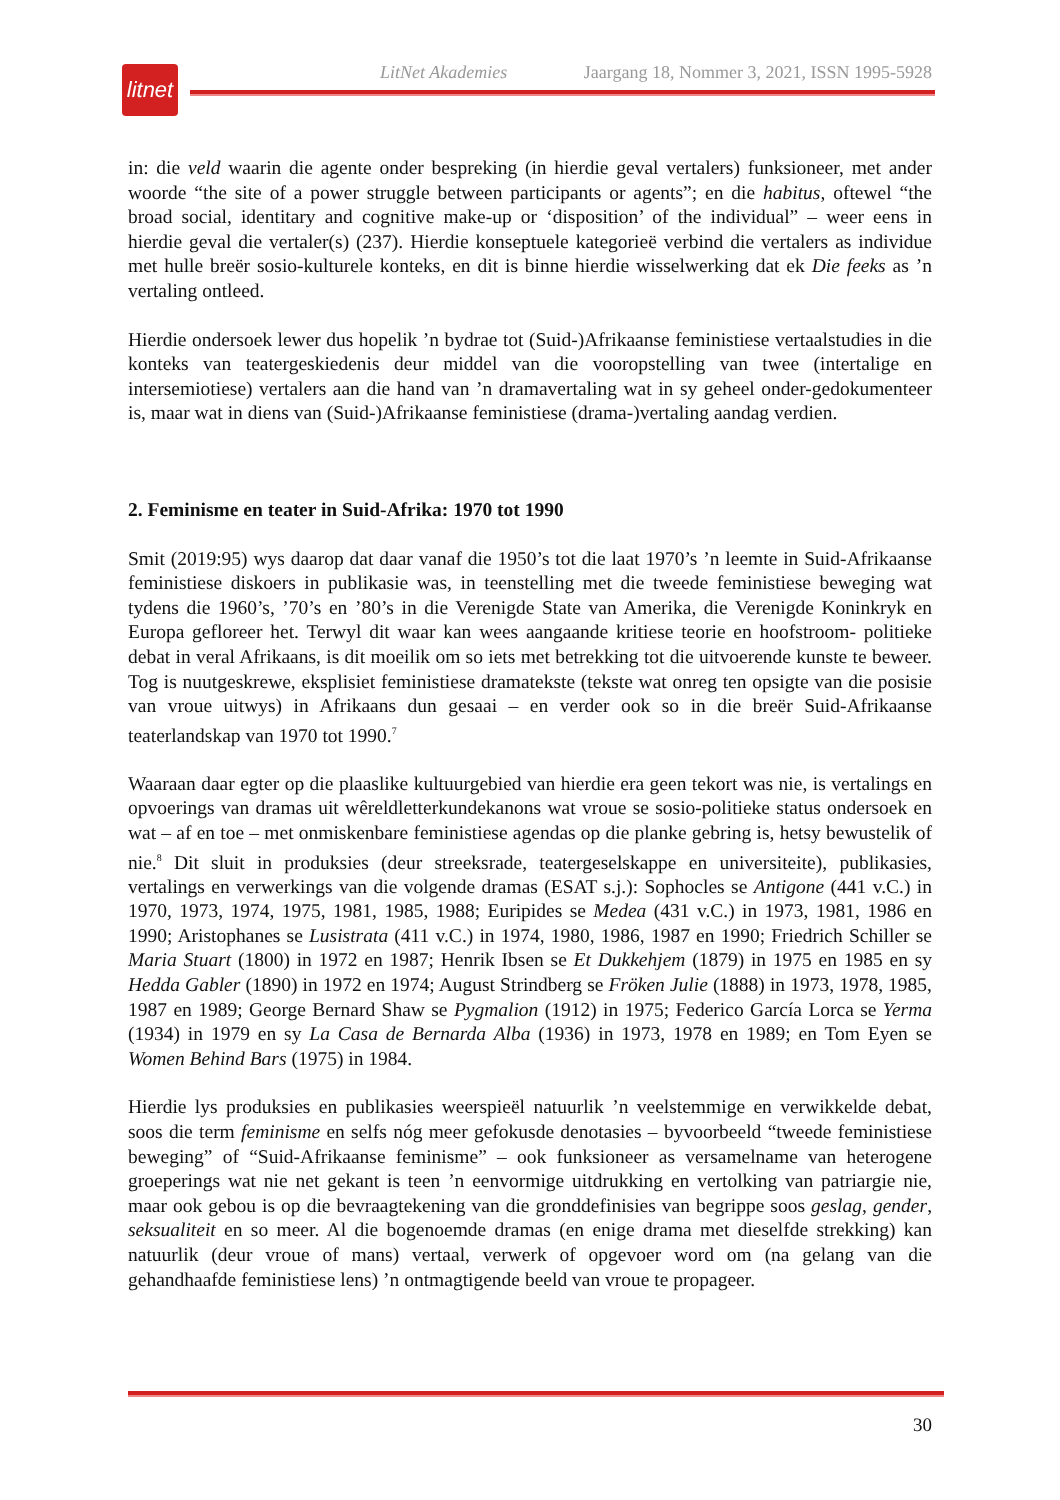litnet
LitNet Akademies Jaargang 18, Nommer 3, 2021, ISSN 1995-5928
in: die veld waarin die agente onder bespreking (in hierdie geval vertalers) funksioneer, met ander woorde “the site of a power struggle between participants or agents”; en die habitus, oftewel “the broad social, identitary and cognitive make-up or ‘disposition’ of the individual” – weer eens in hierdie geval die vertaler(s) (237). Hierdie konseptuele kategorieë verbind die vertalers as individue met hulle breër sosio-kulturele konteks, en dit is binne hierdie wisselwerking dat ek Die feeks as ’n vertaling ontleed.
Hierdie ondersoek lewer dus hopelik ’n bydrae tot (Suid-)Afrikaanse feministiese vertaalstudies in die konteks van teatergeskiedenis deur middel van die vooropstelling van twee (intertalige en intersemiotiese) vertalers aan die hand van ’n dramavertaling wat in sy geheel onder-gedokumenteer is, maar wat in diens van (Suid-)Afrikaanse feministiese (drama-)vertaling aandag verdien.
2. Feminisme en teater in Suid-Afrika: 1970 tot 1990
Smit (2019:95) wys daarop dat daar vanaf die 1950’s tot die laat 1970’s ’n leemte in Suid-Afrikaanse feministiese diskoers in publikasie was, in teenstelling met die tweede feministiese beweging wat tydens die 1960’s, ’70’s en ’80’s in die Verenigde State van Amerika, die Verenigde Koninkryk en Europa gefloreer het. Terwyl dit waar kan wees aangaande kritiese teorie en hoofstroom- politieke debat in veral Afrikaans, is dit moeilik om so iets met betrekking tot die uitvoerende kunste te beweer. Tog is nuutgeskrewe, eksplisiet feministiese dramatekste (tekste wat onreg ten opsigte van die posisie van vroue uitwys) in Afrikaans dun gesaai – en verder ook so in die breër Suid-Afrikaanse teaterlandskap van 1970 tot 1990.<sup>7</sup>
Waaraan daar egter op die plaaslike kultuurgebied van hierdie era geen tekort was nie, is vertalings en opvoerings van dramas uit wêreldletterkundekanons wat vroue se sosio-politieke status ondersoek en wat – af en toe – met onmiskenbare feministiese agendas op die planke gebring is, hetsy bewustelik of nie.<sup>8</sup> Dit sluit in produksies (deur streeksrade, teatergeselskappe en universiteite), publikasies, vertalings en verwerkings van die volgende dramas (ESAT s.j.): Sophocles se Antigone (441 v.C.) in 1970, 1973, 1974, 1975, 1981, 1985, 1988; Euripides se Medea (431 v.C.) in 1973, 1981, 1986 en 1990; Aristophanes se Lusistrata (411 v.C.) in 1974, 1980, 1986, 1987 en 1990; Friedrich Schiller se Maria Stuart (1800) in 1972 en 1987; Henrik Ibsen se Et Dukkehjem (1879) in 1975 en 1985 en sy Hedda Gabler (1890) in 1972 en 1974; August Strindberg se Fröken Julie (1888) in 1973, 1978, 1985, 1987 en 1989; George Bernard Shaw se Pygmalion (1912) in 1975; Federico García Lorca se Yerma (1934) in 1979 en sy La Casa de Bernarda Alba (1936) in 1973, 1978 en 1989; en Tom Eyen se Women Behind Bars (1975) in 1984.
Hierdie lys produksies en publikasies weerspieël natuurlik ’n veelstemmige en verwikkelde debat, soos die term feminisme en selfs nóg meer gefokusde denotasies – byvoorbeeld “tweede feministiese beweging” of “Suid-Afrikaanse feminisme” – ook funksioneer as versamelname van heterogene groeperings wat nie net gekant is teen ’n eenvormige uitdrukking en vertolking van patriargie nie, maar ook gebou is op die bevraagtekening van die gronddefinisies van begrippe soos geslag, gender, seksualiteit en so meer. Al die bogenoemde dramas (en enige drama met dieselfde strekking) kan natuurlik (deur vroue of mans) vertaal, verwerk of opgevoer word om (na gelang van die gehandhaafde feministiese lens) ’n ontmagtigende beeld van vroue te propageer.
30